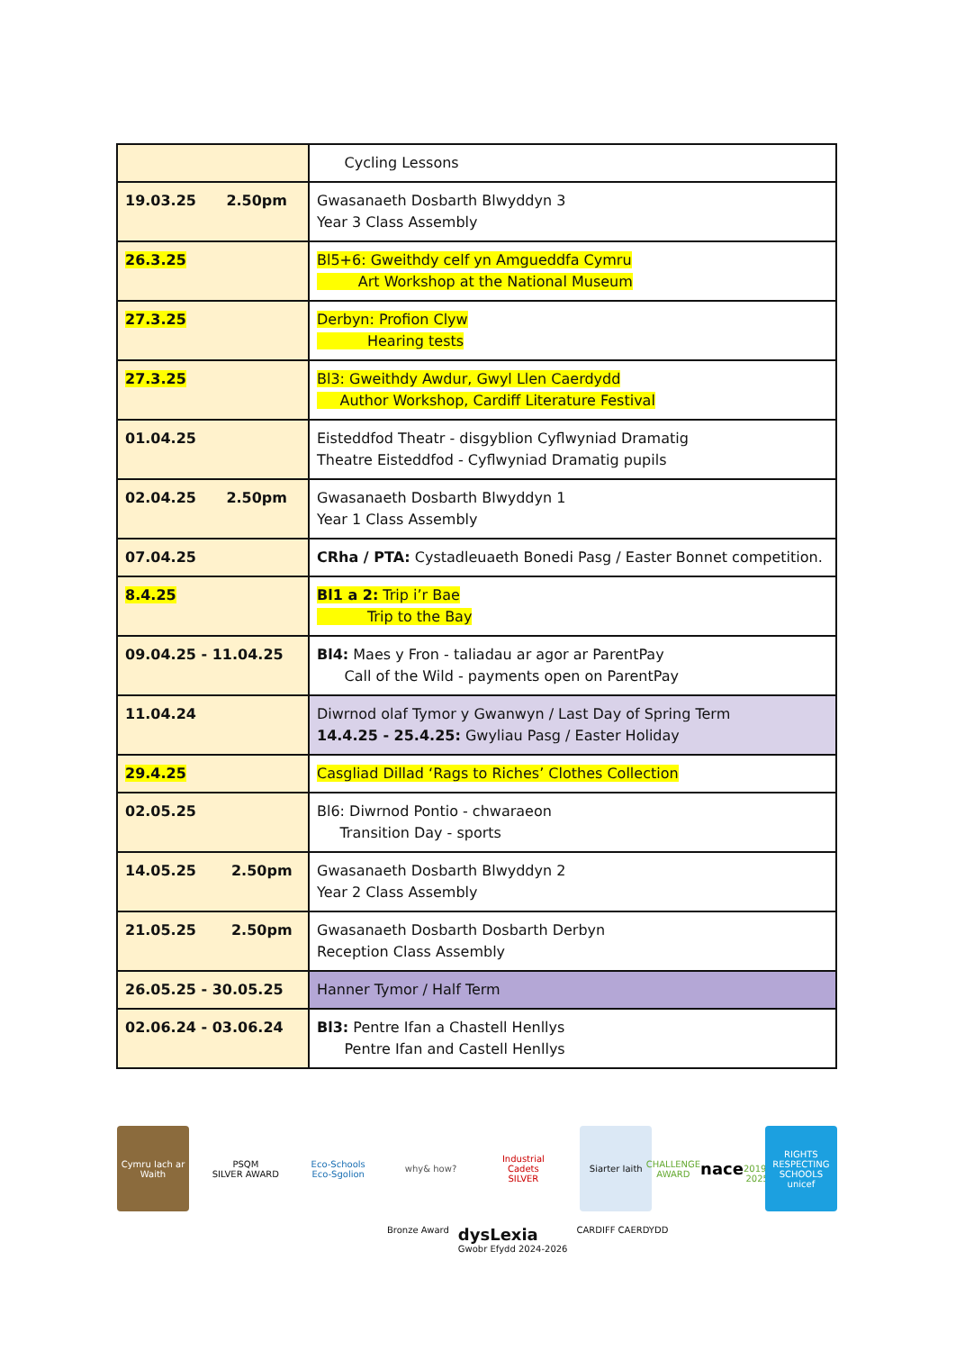| | Cycling Lessons |
| 19.03.25 2.50pm | Gwasanaeth Dosbarth Blwyddyn 3 Year 3 Class Assembly |
| 26.3.25 | Bl5+6: Gweithdy celf yn Amgueddfa Cymru Art Workshop at the National Museum |
| 27.3.25 | Derbyn: Profion Clyw Hearing tests |
| 27.3.25 | Bl3: Gweithdy Awdur, Gwyl Llen Caerdydd Author Workshop, Cardiff Literature Festival |
| 01.04.25 | Eisteddfod Theatr - disgyblion Cyflwyniad Dramatig Theatre Eisteddfod - Cyflwyniad Dramatig pupils |
| 02.04.25 2.50pm | Gwasanaeth Dosbarth Blwyddyn 1 Year 1 Class Assembly |
| 07.04.25 | CRha / PTA: Cystadleuaeth Bonedi Pasg / Easter Bonnet competition. |
| 8.4.25 | Bl1 a 2: Trip i’r Bae Trip to the Bay |
| 09.04.25 - 11.04.25 | Bl4: Maes y Fron - taliadau ar agor ar ParentPay Call of the Wild - payments open on ParentPay |
| 11.04.24 | Diwrnod olaf Tymor y Gwanwyn / Last Day of Spring Term 14.4.25 - 25.4.25: Gwyliau Pasg / Easter Holiday |
| 29.4.25 | Casgliad Dillad ‘Rags to Riches’ Clothes Collection |
| 02.05.25 | Bl6: Diwrnod Pontio - chwaraeon Transition Day - sports |
| 14.05.25 2.50pm | Gwasanaeth Dosbarth Blwyddyn 2 Year 2 Class Assembly |
| 21.05.25 2.50pm | Gwasanaeth Dosbarth Dosbarth Derbyn Reception Class Assembly |
| 26.05.25 - 30.05.25 | Hanner Tymor / Half Term |
| 02.06.24 - 03.06.24 | Bl3: Pentre Ifan a Chastell Henllys Pentre Ifan and Castell Henllys |
Cymru Iach ar Waith
PSQM
SILVER AWARD
Eco-Schools
Eco-Sgolion
why& how? Industrial Cadets
SILVER
Siarter Iaith CHALLENGE AWARD
nace
2019–2025
RIGHTS RESPECTING SCHOOLS
unicef
Bronze Award dysLexia
Gwobr Efydd 2024-2026 CARDIFF CAERDYDD